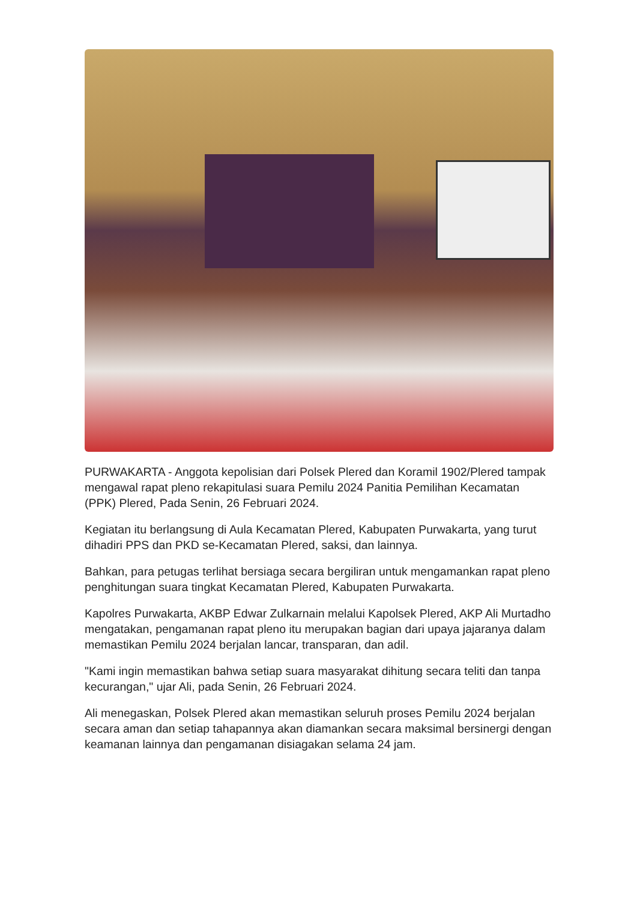PURWAKARTA - Anggota kepolisian dari Polsek Plered dan Koramil 1902/Plered tampak mengawal rapat pleno rekapitulasi suara Pemilu 2024 Panitia Pemilihan Kecamatan (PPK) Plered, Pada Senin, 26 Februari 2024.
Kegiatan itu berlangsung di Aula Kecamatan Plered, Kabupaten Purwakarta, yang turut dihadiri PPS dan PKD se-Kecamatan Plered, saksi, dan lainnya.
Bahkan, para petugas terlihat bersiaga secara bergiliran untuk mengamankan rapat pleno penghitungan suara tingkat Kecamatan Plered, Kabupaten Purwakarta.
Kapolres Purwakarta, AKBP Edwar Zulkarnain melalui Kapolsek Plered, AKP Ali Murtadho mengatakan, pengamanan rapat pleno itu merupakan bagian dari upaya jajaranya dalam memastikan Pemilu 2024 berjalan lancar, transparan, dan adil.
"Kami ingin memastikan bahwa setiap suara masyarakat dihitung secara teliti dan tanpa kecurangan," ujar Ali, pada Senin, 26 Februari 2024.
Ali menegaskan, Polsek Plered akan memastikan seluruh proses Pemilu 2024 berjalan secara aman dan setiap tahapannya akan diamankan secara maksimal bersinergi dengan keamanan lainnya dan pengamanan disiagakan selama 24 jam.